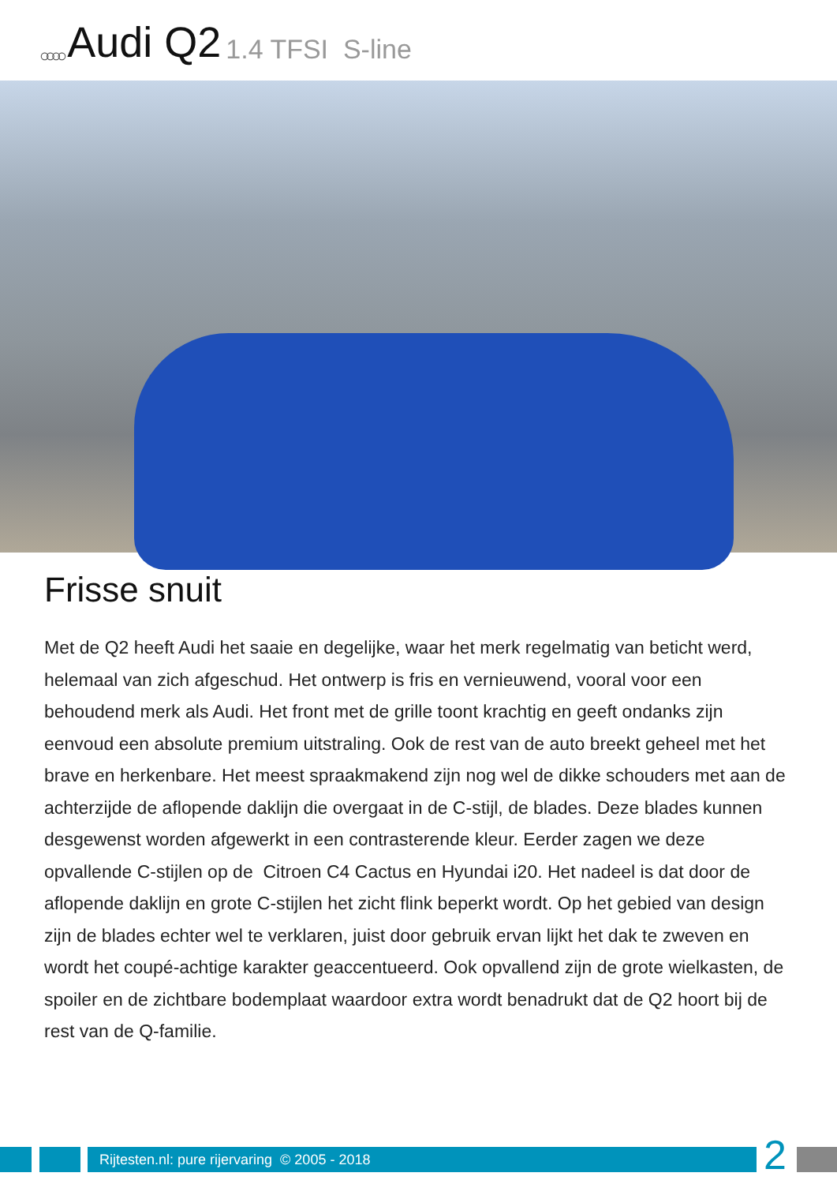○○○○ Audi Q2 1.4 TFSI S-line
Frisse snuit
Met de Q2 heeft Audi het saaie en degelijke, waar het merk regelmatig van beticht werd, helemaal van zich afgeschud. Het ontwerp is fris en vernieuwend, vooral voor een behoudend merk als Audi. Het front met de grille toont krachtig en geeft ondanks zijn eenvoud een absolute premium uitstraling. Ook de rest van de auto breekt geheel met het brave en herkenbare. Het meest spraakmakend zijn nog wel de dikke schouders met aan de achterzijde de aflopende daklijn die overgaat in de C-stijl, de blades. Deze blades kunnen desgewenst worden afgewerkt in een contrasterende kleur. Eerder zagen we deze opvallende C-stijlen op de Citroen C4 Cactus en Hyundai i20. Het nadeel is dat door de aflopende daklijn en grote C-stijlen het zicht flink beperkt wordt. Op het gebied van design zijn de blades echter wel te verklaren, juist door gebruik ervan lijkt het dak te zweven en wordt het coupé-achtige karakter geaccentueerd. Ook opvallend zijn de grote wielkasten, de spoiler en de zichtbare bodemplaat waardoor extra wordt benadrukt dat de Q2 hoort bij de rest van de Q-familie.
Rijtesten.nl: pure rijervaring © 2005 - 2018
2